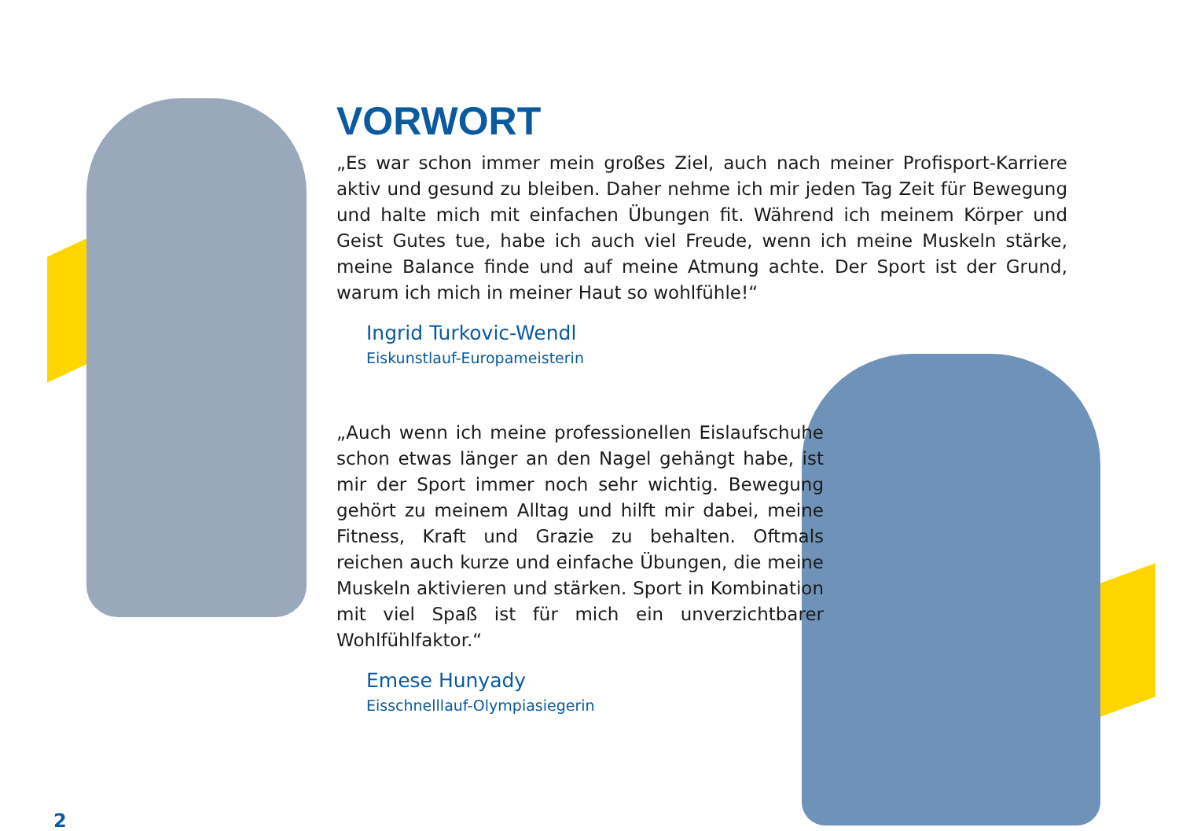VORWORT
„Es war schon immer mein großes Ziel, auch nach meiner Profisport-Karriere aktiv und gesund zu bleiben. Daher nehme ich mir jeden Tag Zeit für Bewegung und halte mich mit einfachen Übungen fit. Während ich meinem Körper und Geist Gutes tue, habe ich auch viel Freude, wenn ich meine Muskeln stärke, meine Balance finde und auf meine Atmung achte. Der Sport ist der Grund, warum ich mich in meiner Haut so wohlfühle!“
Ingrid Turkovic-Wendl
Eiskunstlauf-Europameisterin
„Auch wenn ich meine professionellen Eislaufschuhe schon etwas länger an den Nagel gehängt habe, ist mir der Sport immer noch sehr wichtig. Bewegung gehört zu meinem Alltag und hilft mir dabei, meine Fitness, Kraft und Grazie zu behalten. Oftmals reichen auch kurze und einfache Übungen, die meine Muskeln aktivieren und stärken. Sport in Kombination mit viel Spaß ist für mich ein unverzichtbarer Wohlfühlfaktor.“
Emese Hunyady
Eisschnelllauf-Olympiasiegerin
2